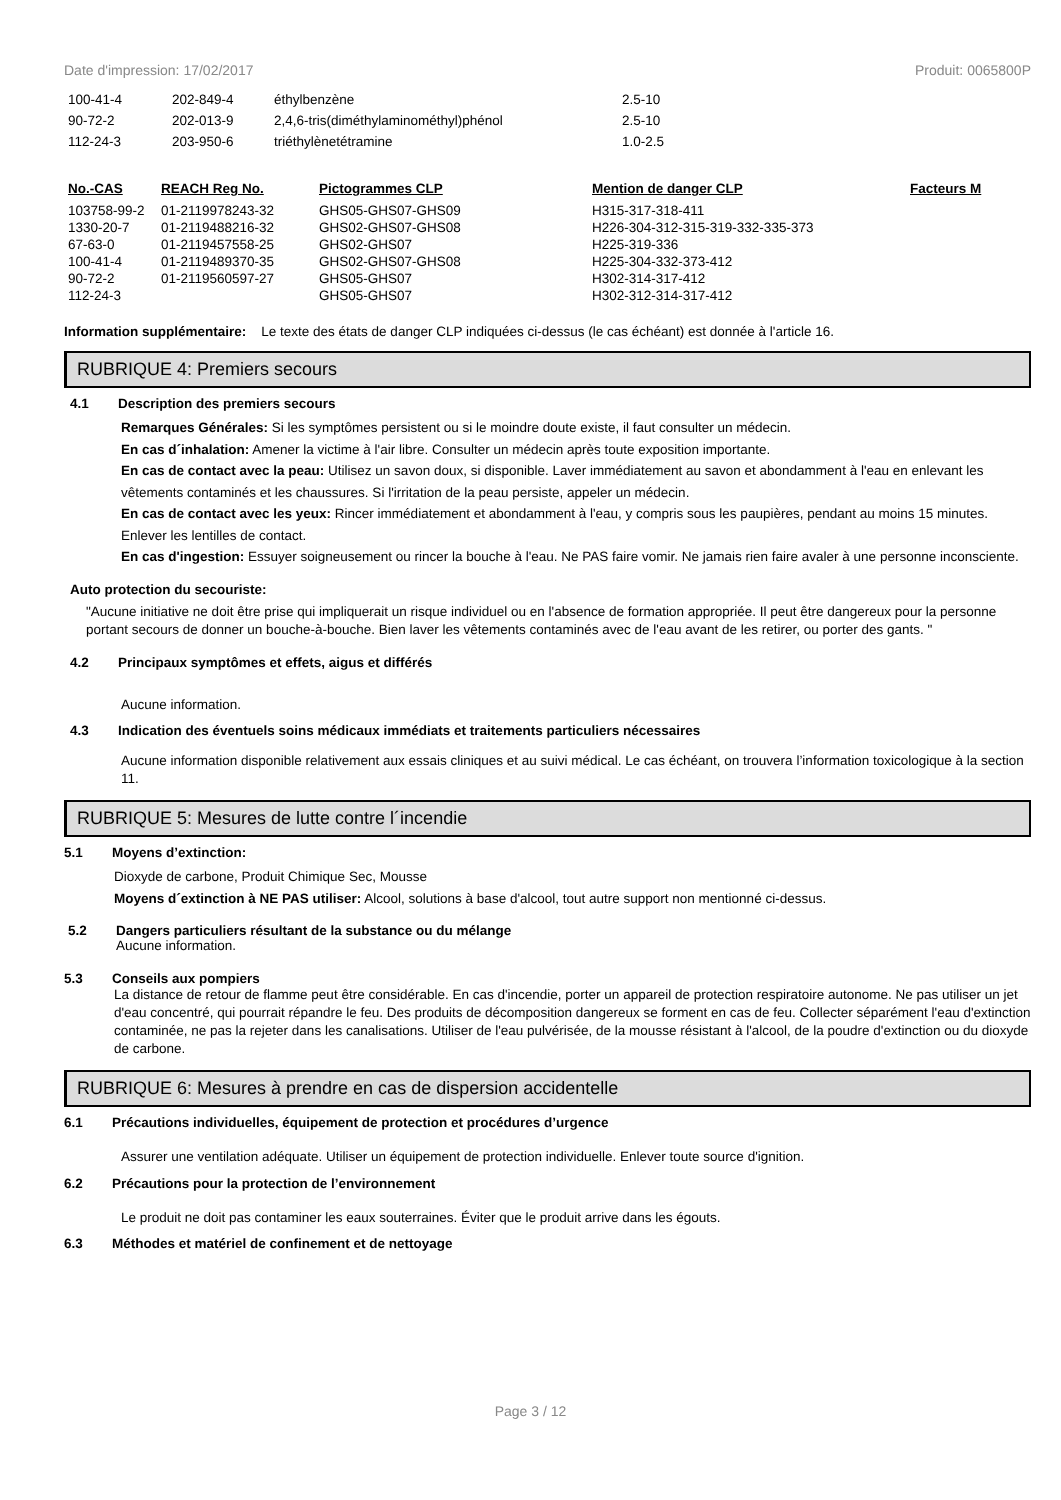Date d'impression: 17/02/2017 Produit: 0065800P
| 100-41-4 | 202-849-4 | éthylbenzène | 2.5-10 |
| 90-72-2 | 202-013-9 | 2,4,6-tris(diméthylaminométhyl)phénol | 2.5-10 |
| 112-24-3 | 203-950-6 | triéthylènetétramine | 1.0-2.5 |
| No.-CAS | REACH Reg No. | Pictogrammes CLP | Mention de danger CLP | Facteurs M |
| --- | --- | --- | --- | --- |
| 103758-99-2 | 01-2119978243-32 | GHS05-GHS07-GHS09 | H315-317-318-411 | |
| 1330-20-7 | 01-2119488216-32 | GHS02-GHS07-GHS08 | H226-304-312-315-319-332-335-373 | |
| 67-63-0 | 01-2119457558-25 | GHS02-GHS07 | H225-319-336 | |
| 100-41-4 | 01-2119489370-35 | GHS02-GHS07-GHS08 | H225-304-332-373-412 | |
| 90-72-2 | 01-2119560597-27 | GHS05-GHS07 | H302-314-317-412 | |
| 112-24-3 | | GHS05-GHS07 | H302-312-314-317-412 | |
Information supplémentaire: Le texte des états de danger CLP indiquées ci-dessus (le cas échéant) est donnée à l'article 16.
RUBRIQUE 4: Premiers secours
4.1 Description des premiers secours
Remarques Générales: Si les symptômes persistent ou si le moindre doute existe, il faut consulter un médecin.
En cas d´inhalation: Amener la victime à l'air libre. Consulter un médecin après toute exposition importante.
En cas de contact avec la peau: Utilisez un savon doux, si disponible. Laver immédiatement au savon et abondamment à l'eau en enlevant les vêtements contaminés et les chaussures. Si l'irritation de la peau persiste, appeler un médecin.
En cas de contact avec les yeux: Rincer immédiatement et abondamment à l'eau, y compris sous les paupières, pendant au moins 15 minutes. Enlever les lentilles de contact.
En cas d'ingestion: Essuyer soigneusement ou rincer la bouche à l'eau. Ne PAS faire vomir. Ne jamais rien faire avaler à une personne inconsciente.
Auto protection du secouriste:
"Aucune initiative ne doit être prise qui impliquerait un risque individuel ou en l'absence de formation appropriée. Il peut être dangereux pour la personne portant secours de donner un bouche-à-bouche. Bien laver les vêtements contaminés avec de l'eau avant de les retirer, ou porter des gants. "
4.2 Principaux symptômes et effets, aigus et différés
Aucune information.
4.3 Indication des éventuels soins médicaux immédiats et traitements particuliers nécessaires
Aucune information disponible relativement aux essais cliniques et au suivi médical. Le cas échéant, on trouvera l’information toxicologique à la section 11.
RUBRIQUE 5: Mesures de lutte contre l´incendie
5.1 Moyens d’extinction:
Dioxyde de carbone, Produit Chimique Sec, Mousse
Moyens d´extinction à NE PAS utiliser: Alcool, solutions à base d'alcool, tout autre support non mentionné ci-dessus.
5.2 Dangers particuliers résultant de la substance ou du mélange
Aucune information.
5.3 Conseils aux pompiers
La distance de retour de flamme peut être considérable. En cas d'incendie, porter un appareil de protection respiratoire autonome. Ne pas utiliser un jet d'eau concentré, qui pourrait répandre le feu. Des produits de décomposition dangereux se forment en cas de feu. Collecter séparément l'eau d'extinction contaminée, ne pas la rejeter dans les canalisations. Utiliser de l'eau pulvérisée, de la mousse résistant à l'alcool, de la poudre d'extinction ou du dioxyde de carbone.
RUBRIQUE 6: Mesures à prendre en cas de dispersion accidentelle
6.1 Précautions individuelles, équipement de protection et procédures d’urgence
Assurer une ventilation adéquate. Utiliser un équipement de protection individuelle. Enlever toute source d'ignition.
6.2 Précautions pour la protection de l’environnement
Le produit ne doit pas contaminer les eaux souterraines. Éviter que le produit arrive dans les égouts.
6.3 Méthodes et matériel de confinement et de nettoyage
Page 3 / 12